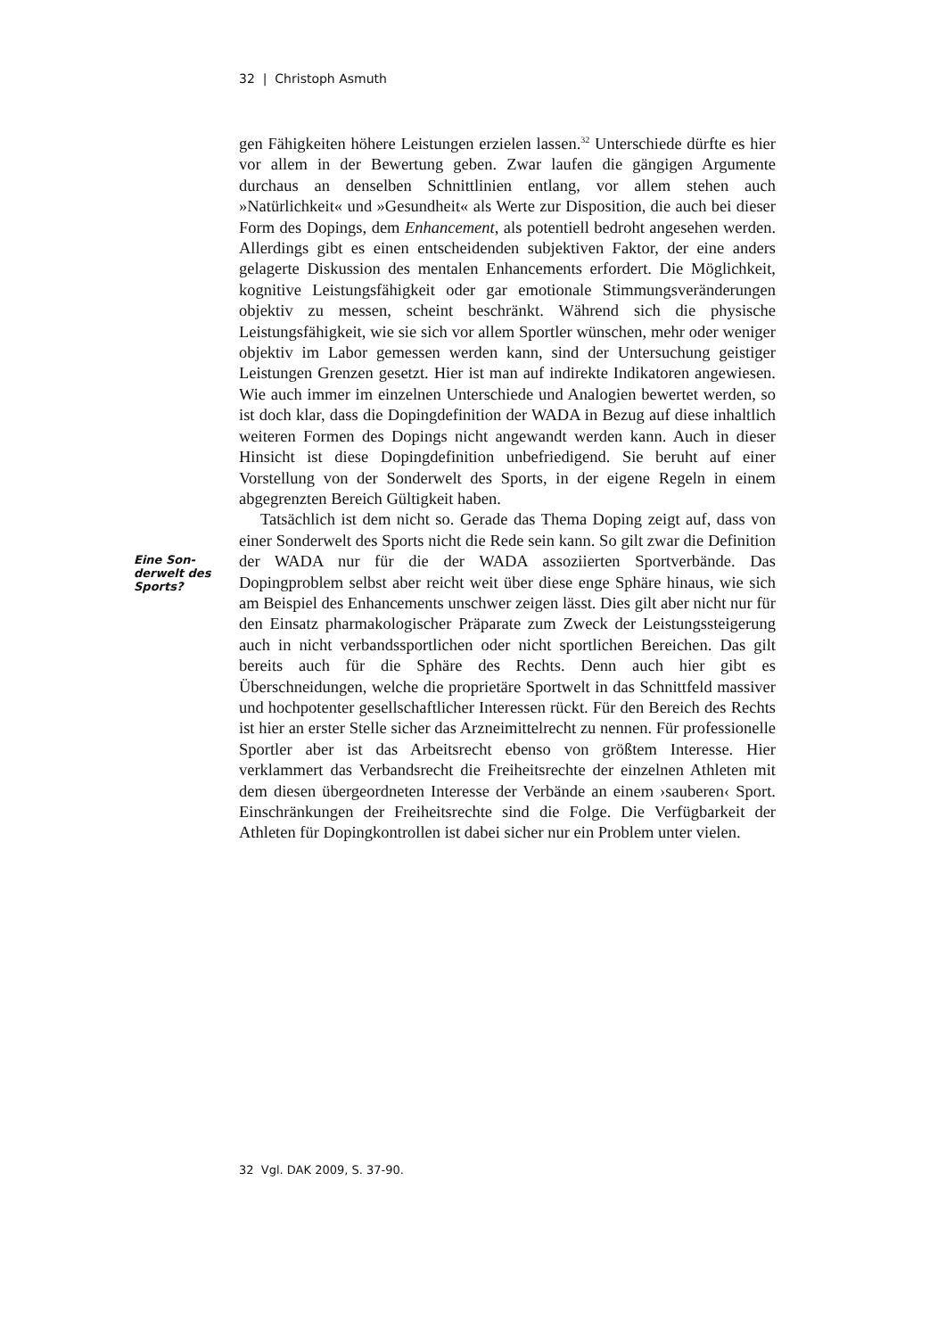32 | Christoph Asmuth
Eine Son-
derwelt des
Sports?
gen Fähigkeiten höhere Leistungen erzielen lassen.<sup>32</sup> Unterschiede dürfte es hier vor allem in der Bewertung geben. Zwar laufen die gängigen Argumente durchaus an denselben Schnittlinien entlang, vor allem stehen auch »Natürlichkeit« und »Gesundheit« als Werte zur Disposition, die auch bei dieser Form des Dopings, dem Enhancement, als potentiell bedroht angesehen werden. Allerdings gibt es einen entscheidenden subjektiven Faktor, der eine anders gelagerte Diskussion des mentalen Enhancements erfordert. Die Möglichkeit, kognitive Leistungsfähigkeit oder gar emotionale Stimmungsveränderungen objektiv zu messen, scheint beschränkt. Während sich die physische Leistungsfähigkeit, wie sie sich vor allem Sportler wünschen, mehr oder weniger objektiv im Labor gemessen werden kann, sind der Untersuchung geistiger Leistungen Grenzen gesetzt. Hier ist man auf indirekte Indikatoren angewiesen. Wie auch immer im einzelnen Unterschiede und Analogien bewertet werden, so ist doch klar, dass die Dopingdefinition der WADA in Bezug auf diese inhaltlich weiteren Formen des Dopings nicht angewandt werden kann. Auch in dieser Hinsicht ist diese Dopingdefinition unbefriedigend. Sie beruht auf einer Vorstellung von der Sonderwelt des Sports, in der eigene Regeln in einem abgegrenzten Bereich Gültigkeit haben.
Tatsächlich ist dem nicht so. Gerade das Thema Doping zeigt auf, dass von einer Sonderwelt des Sports nicht die Rede sein kann. So gilt zwar die Definition der WADA nur für die der WADA assoziierten Sportverbände. Das Dopingproblem selbst aber reicht weit über diese enge Sphäre hinaus, wie sich am Beispiel des Enhancements unschwer zeigen lässt. Dies gilt aber nicht nur für den Einsatz pharmakologischer Präparate zum Zweck der Leistungssteigerung auch in nicht verbandssportlichen oder nicht sportlichen Bereichen. Das gilt bereits auch für die Sphäre des Rechts. Denn auch hier gibt es Überschneidungen, welche die proprietäre Sportwelt in das Schnittfeld massiver und hochpotenter gesellschaftlicher Interessen rückt. Für den Bereich des Rechts ist hier an erster Stelle sicher das Arzneimittelrecht zu nennen. Für professionelle Sportler aber ist das Arbeitsrecht ebenso von größtem Interesse. Hier verklammert das Verbandsrecht die Freiheitsrechte der einzelnen Athleten mit dem diesen übergeordneten Interesse der Verbände an einem ›sauberen‹ Sport. Einschränkungen der Freiheitsrechte sind die Folge. Die Verfügbarkeit der Athleten für Dopingkontrollen ist dabei sicher nur ein Problem unter vielen.
32 Vgl. DAK 2009, S. 37-90.